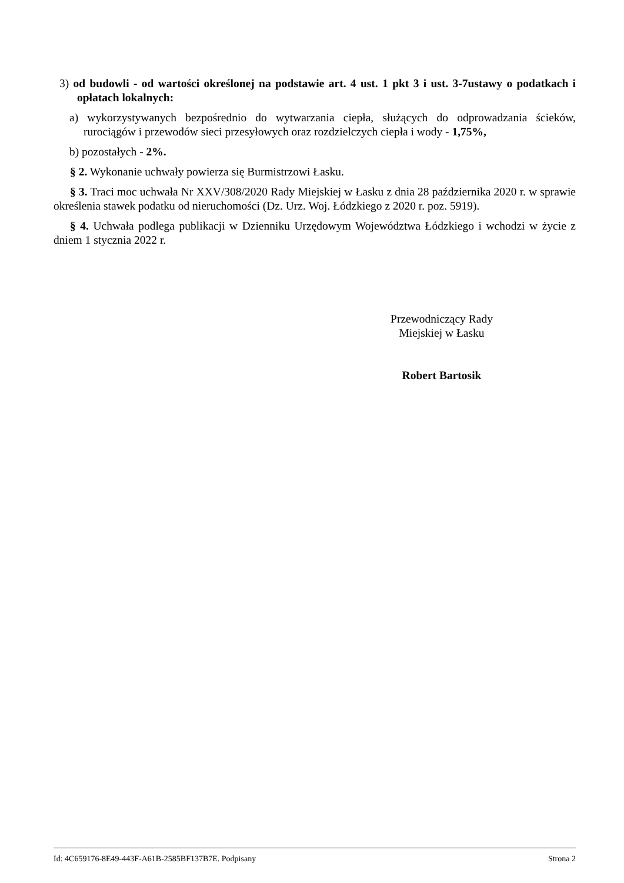3) od budowli - od wartości określonej na podstawie art. 4 ust. 1 pkt 3 i ust. 3-7ustawy o podatkach i opłatach lokalnych:
a) wykorzystywanych bezpośrednio do wytwarzania ciepła, służących do odprowadzania ścieków, rurociągów i przewodów sieci przesyłowych oraz rozdzielczych ciepła i wody - 1,75%,
b) pozostałych - 2%.
§ 2. Wykonanie uchwały powierza się Burmistrzowi Łasku.
§ 3. Traci moc uchwała Nr XXV/308/2020 Rady Miejskiej w Łasku z dnia 28 października 2020 r. w sprawie określenia stawek podatku od nieruchomości (Dz. Urz. Woj. Łódzkiego z 2020 r. poz. 5919).
§ 4. Uchwała podlega publikacji w Dzienniku Urzędowym Województwa Łódzkiego i wchodzi w życie z dniem 1 stycznia 2022 r.
Przewodniczący Rady
Miejskiej w Łasku
Robert Bartosik
Id: 4C659176-8E49-443F-A61B-2585BF137B7E. Podpisany Strona 2